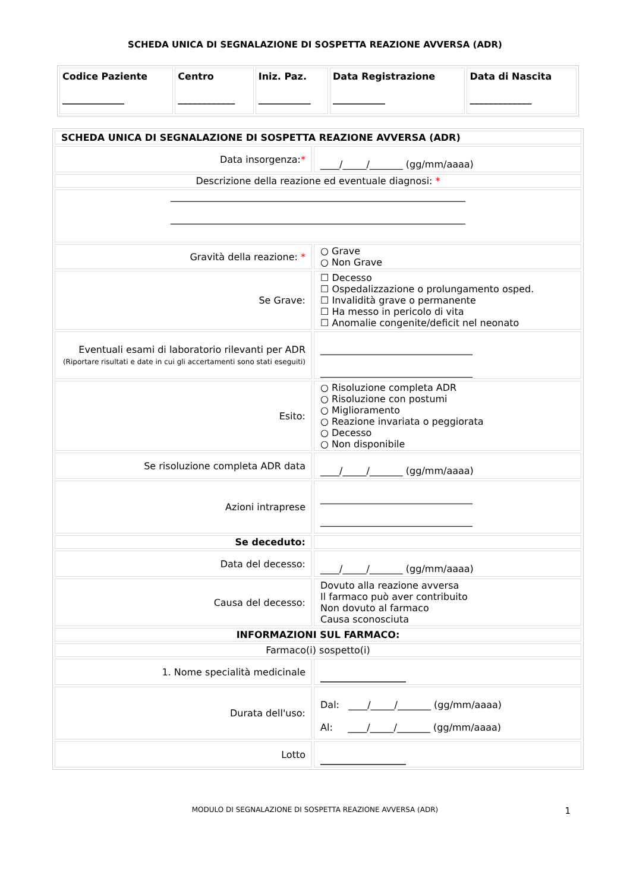SCHEDA UNICA DI SEGNALAZIONE DI SOSPETTA REAZIONE AVVERSA (ADR)
| Codice Paziente _____________ | Centro ____________ | Iniz. Paz. ___________ | Data Registrazione ___________ | Data di Nascita _____________ |
| --- | --- | --- | --- | --- |
| SCHEDA UNICA DI SEGNALAZIONE DI SOSPETTA REAZIONE AVVERSA (ADR) | |
| Data insorgenza: * | ____/_____/_______ (gg/mm/aaaa) |
| Descrizione della reazione ed eventuale diagnosi: * | |
| ______________________________________________________________ ______________________________________________________________ | |
| Gravità della reazione: * | ○ Grave ○ Non Grave |
| Se Grave: | ☐ Decesso ☐ Ospedalizzazione o prolungamento osped. ☐ Invalidità grave o permanente ☐ Ha messo in pericolo di vita ☐ Anomalie congenite/deficit nel neonato |
| Eventuali esami di laboratorio rilevanti per ADR (Riportare risultati e date in cui gli accertamenti sono stati eseguiti) | ________________________________ ________________________________ |
| Esito: | ○ Risoluzione completa ADR ○ Risoluzione con postumi ○ Miglioramento ○ Reazione invariata o peggiorata ○ Decesso ○ Non disponibile |
| Se risoluzione completa ADR data | ____/_____/_______ (gg/mm/aaaa) |
| Azioni intraprese | ________________________________ ________________________________ |
| Se deceduto: | |
| Data del decesso: | ____/_____/_______ (gg/mm/aaaa) |
| Causa del decesso: | Dovuto alla reazione avversa Il farmaco può aver contribuito Non dovuto al farmaco Causa sconosciuta |
| INFORMAZIONI SUL FARMACO: | |
| Farmaco(i) sospetto(i) | |
| 1. Nome specialità medicinale | __________________ |
| Durata dell'uso: | Dal: ____/_____/_______ (gg/mm/aaaa) Al: ____/_____/_______ (gg/mm/aaaa) |
| Lotto | __________________ |
MODULO DI SEGNALAZIONE DI SOSPETTA REAZIONE AVVERSA (ADR) 1